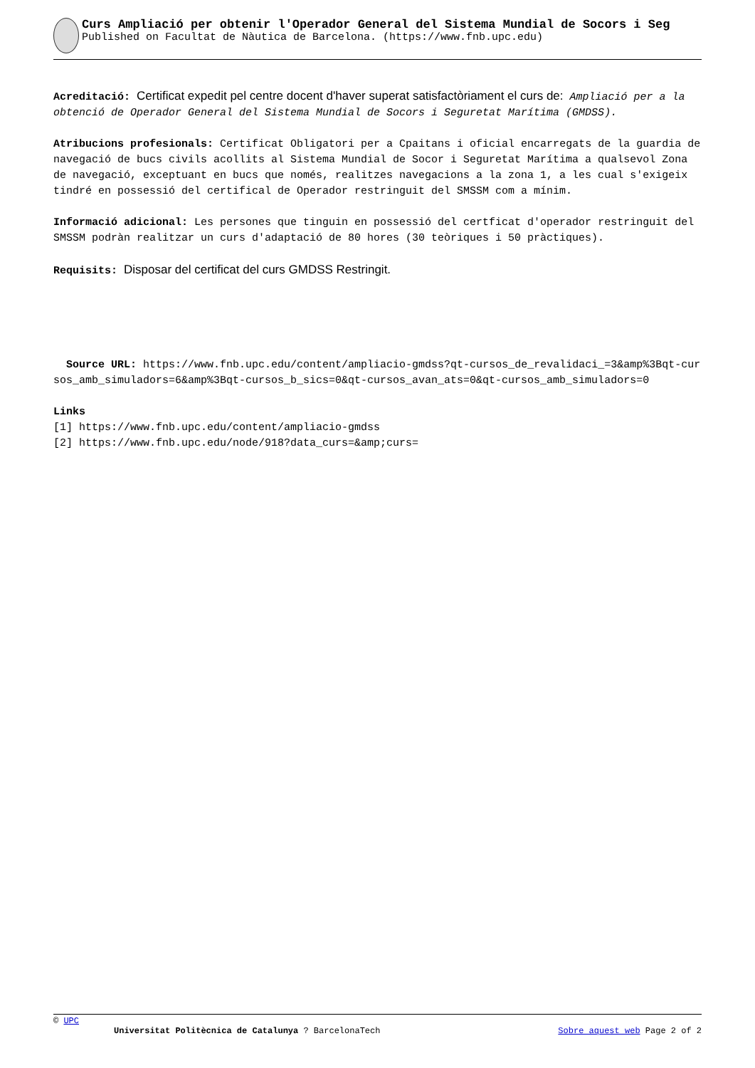Curs Ampliació per obtenir l'Operador General del Sistema Mundial de Socors i Seg
Published on Facultat de Nàutica de Barcelona. (https://www.fnb.upc.edu)
Acreditació: Certificat expedit pel centre docent d'haver superat satisfactòriament el curs de: Ampliació per a la obtenció de Operador General del Sistema Mundial de Socors i Seguretat Marítima (GMDSS).
Atribucions profesionals: Certificat Obligatori per a Cpaitans i oficial encarregats de la guardia de navegació de bucs civils acollits al Sistema Mundial de Socor i Seguretat Marítima a qualsevol Zona de navegació, exceptuant en bucs que només, realitzes navegacions a la zona 1, a les cual s'exigeix tindré en possessió del certifical de Operador restringuit del SMSSM com a mínim.
Informació adicional: Les persones que tinguin en possessió del certficat d'operador restringuit del SMSSM podràn realitzar un curs d'adaptació de 80 hores (30 teòriques i 50 pràctiques).
Requisits: Disposar del certificat del curs GMDSS Restringit.
Source URL: https://www.fnb.upc.edu/content/ampliacio-gmdss?qt-cursos_de_revalidaci_=3&amp%3Bqt-cursos_amb_simuladors=6&amp%3Bqt-cursos_b_sics=0&qt-cursos_avan_ats=0&qt-cursos_amb_simuladors=0
Links
[1] https://www.fnb.upc.edu/content/ampliacio-gmdss
[2] https://www.fnb.upc.edu/node/918?data_curs=&amp;curs=
© UPC
Universitat Politècnica de Catalunya ? BarcelonaTech Sobre aquest web Page 2 of 2